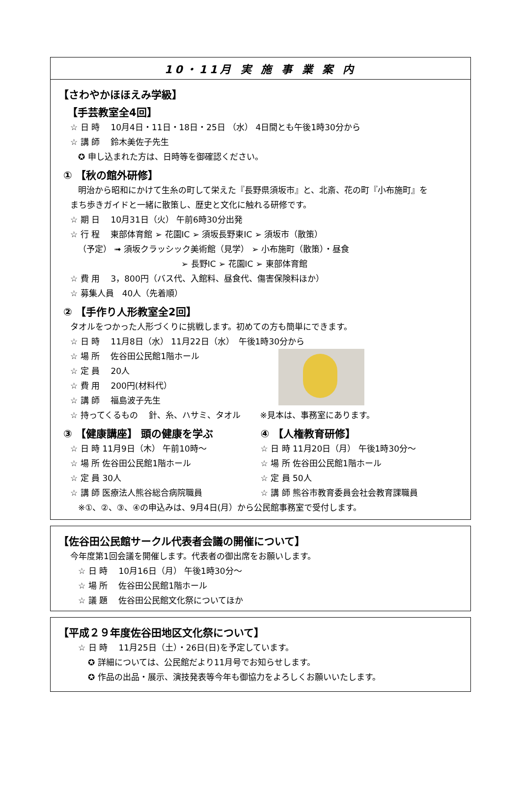10・11月 実 施 事 業 案 内
【さわやかほほえみ学級】
【手芸教室全4回】
☆ 日 時　 10月4日・11日・18日・25日 （水） 4日間とも午後1時30分から
☆ 講 師　 鈴木美佐子先生
✪ 申し込まれた方は、日時等を御確認ください。
① 【秋の館外研修】
明治から昭和にかけて生糸の町して栄えた『長野県須坂市』と、北斎、花の町『小布施町』を
まち歩きガイドと一緒に散策し、歴史と文化に触れる研修です。
☆ 期 日　 10月31日（火） 午前6時30分出発
☆ 行 程　 東部体育館 ➢ 花園IC ➢ 須坂長野東IC ➢ 須坂市（散策）
（予定） ➟ 須坂クラッシック美術館（見学） ➢ 小布施町（散策）・昼食
➢ 長野IC ➢ 花園IC ➢ 東部体育館
☆ 費 用　 3，800円（バス代、入館料、昼食代、傷害保険料ほか）
☆ 募集人員　40人（先着順）
② 【手作り人形教室全2回】
タオルをつかった人形づくりに挑戦します。初めての方も簡単にできます。
☆ 日 時　 11月8日（水） 11月22日（水）　午後1時30分から
☆ 場 所　 佐谷田公民館1階ホール
☆ 定 員　 20人
☆ 費 用　 200円(材料代）
☆ 講 師　 福島波子先生
☆ 持ってくるもの　 針、糸、ハサミ、タオル　　 ※見本は、事務室にあります。
③ 【健康講座】 頭の健康を学ぶ
☆ 日 時 11月9日（木） 午前10時～
☆ 場 所 佐谷田公民館1階ホール
☆ 定 員 30人
☆ 講 師 医療法人熊谷総合病院職員
④ 【人権教育研修】
☆ 日 時 11月20日（月） 午後1時30分～
☆ 場 所 佐谷田公民館1階ホール
☆ 定 員 50人
☆ 講 師 熊谷市教育委員会社会教育課職員
※①、②、③、④の申込みは、9月4日(月）から公民館事務室で受付します。
【佐谷田公民館サークル代表者会議の開催について】
今年度第1回会議を開催します。代表者の御出席をお願いします。
☆ 日 時　 10月16日（月） 午後1時30分～
☆ 場 所　 佐谷田公民館1階ホール
☆ 議 題　 佐谷田公民館文化祭についてほか
【平成２９年度佐谷田地区文化祭について】
☆ 日 時　 11月25日（土）・26日(日)を予定しています。
✪ 詳細については、公民館だより11月号でお知らせします。
✪ 作品の出品・展示、演技発表等今年も御協力をよろしくお願いいたします。